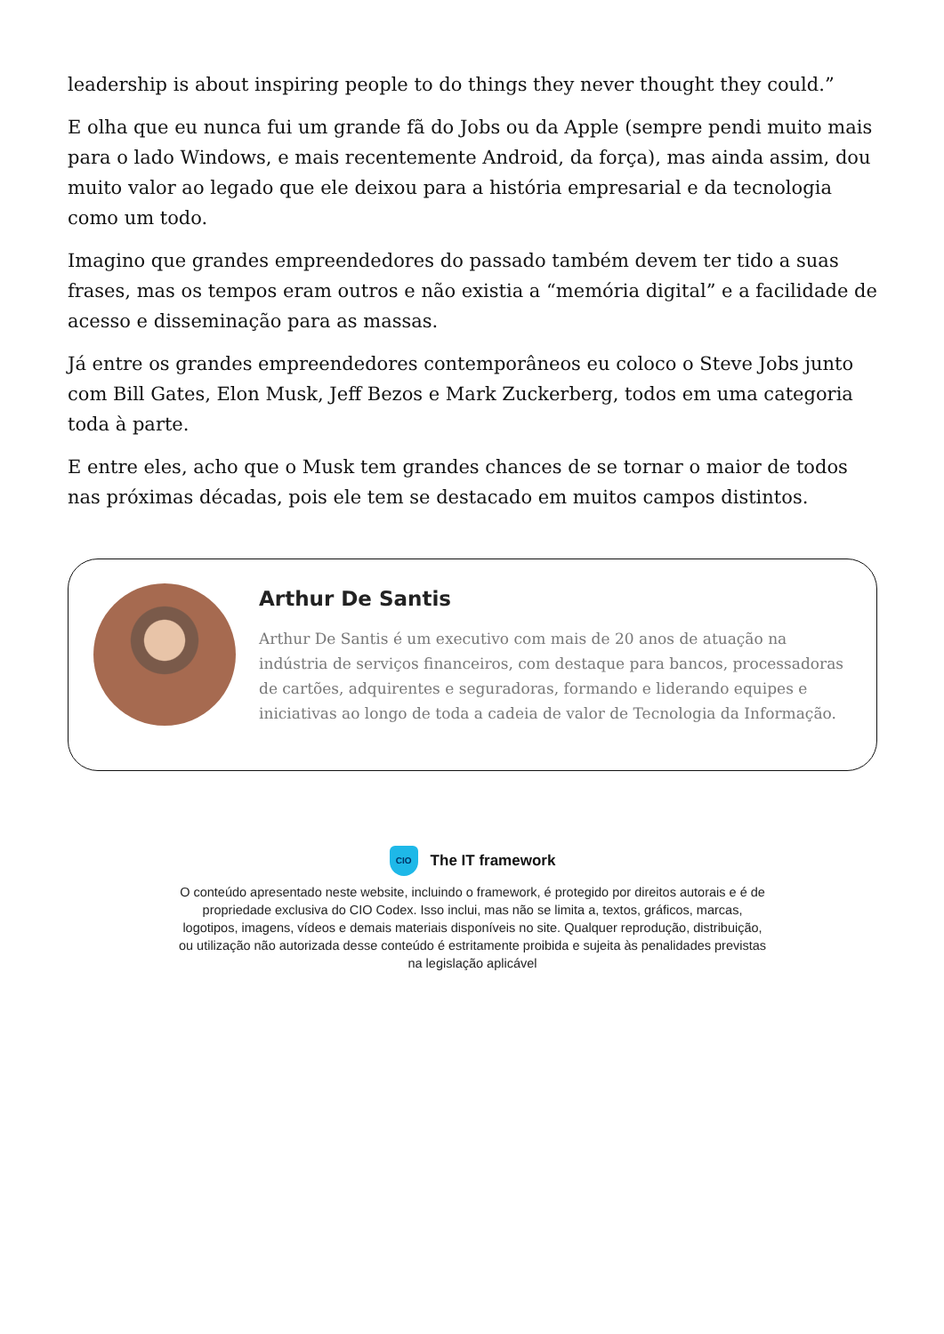leadership is about inspiring people to do things they never thought they could.”
E olha que eu nunca fui um grande fã do Jobs ou da Apple (sempre pendi muito mais para o lado Windows, e mais recentemente Android, da força), mas ainda assim, dou muito valor ao legado que ele deixou para a história empresarial e da tecnologia como um todo.
Imagino que grandes empreendedores do passado também devem ter tido a suas frases, mas os tempos eram outros e não existia a “memória digital” e a facilidade de acesso e disseminação para as massas.
Já entre os grandes empreendedores contemporâneos eu coloco o Steve Jobs junto com Bill Gates, Elon Musk, Jeff Bezos e Mark Zuckerberg, todos em uma categoria toda à parte.
E entre eles, acho que o Musk tem grandes chances de se tornar o maior de todos nas próximas décadas, pois ele tem se destacado em muitos campos distintos.
Arthur De Santis
Arthur De Santis é um executivo com mais de 20 anos de atuação na indústria de serviços financeiros, com destaque para bancos, processadoras de cartões, adquirentes e seguradoras, formando e liderando equipes e iniciativas ao longo de toda a cadeia de valor de Tecnologia da Informação.
CIO
The IT framework
O conteúdo apresentado neste website, incluindo o framework, é protegido por direitos autorais e é de propriedade exclusiva do CIO Codex. Isso inclui, mas não se limita a, textos, gráficos, marcas, logotipos, imagens, vídeos e demais materiais disponíveis no site. Qualquer reprodução, distribuição, ou utilização não autorizada desse conteúdo é estritamente proibida e sujeita às penalidades previstas na legislação aplicável